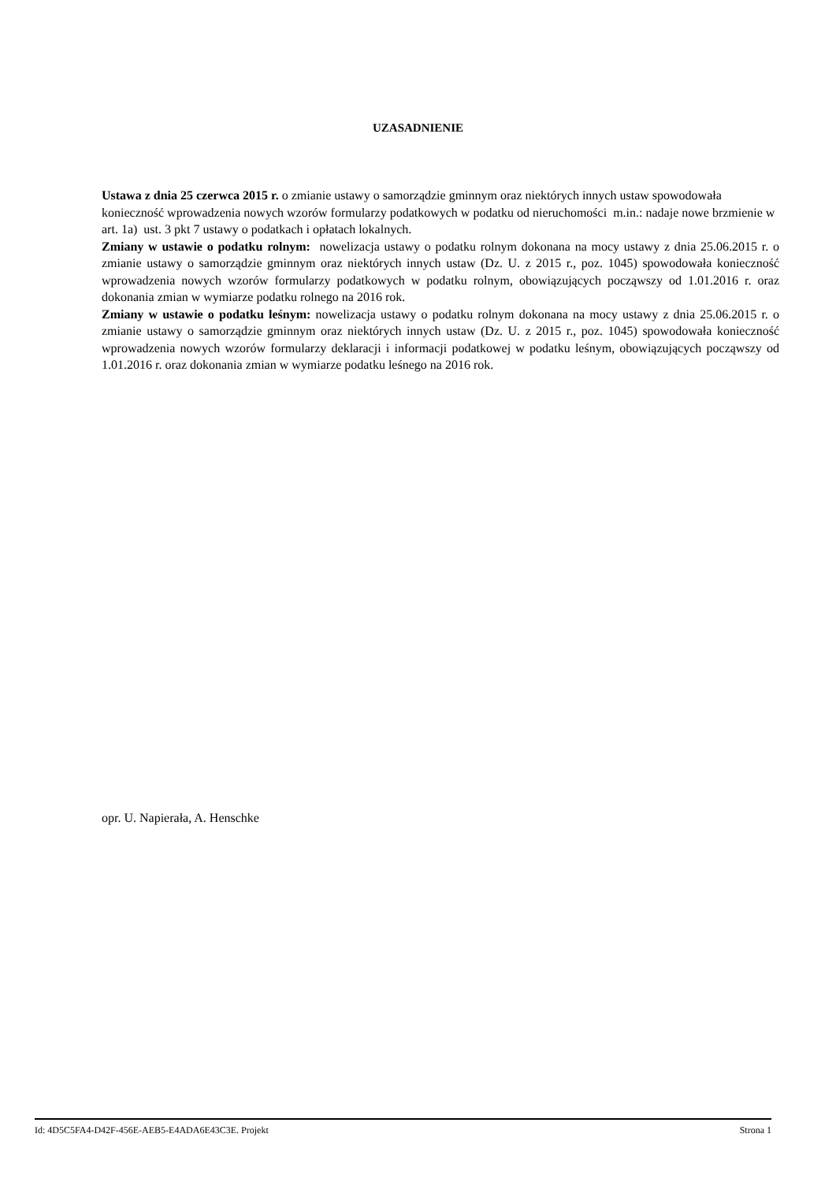UZASADNIENIE
Ustawa z dnia 25 czerwca 2015 r. o zmianie ustawy o samorządzie gminnym oraz niektórych innych ustaw spowodowała konieczność wprowadzenia nowych wzorów formularzy podatkowych w podatku od nieruchomości m.in.: nadaje nowe brzmienie w art. 1a) ust. 3 pkt 7 ustawy o podatkach i opłatach lokalnych.
Zmiany w ustawie o podatku rolnym: nowelizacja ustawy o podatku rolnym dokonana na mocy ustawy z dnia 25.06.2015 r. o zmianie ustawy o samorządzie gminnym oraz niektórych innych ustaw (Dz. U. z 2015 r., poz. 1045) spowodowała konieczność wprowadzenia nowych wzorów formularzy podatkowych w podatku rolnym, obowiązujących począwszy od 1.01.2016 r. oraz dokonania zmian w wymiarze podatku rolnego na 2016 rok.
Zmiany w ustawie o podatku leśnym: nowelizacja ustawy o podatku rolnym dokonana na mocy ustawy z dnia 25.06.2015 r. o zmianie ustawy o samorządzie gminnym oraz niektórych innych ustaw (Dz. U. z 2015 r., poz. 1045) spowodowała konieczność wprowadzenia nowych wzorów formularzy deklaracji i informacji podatkowej w podatku leśnym, obowiązujących począwszy od 1.01.2016 r. oraz dokonania zmian w wymiarze podatku leśnego na 2016 rok.
opr. U. Napierała, A. Henschke
Id: 4D5C5FA4-D42F-456E-AEB5-E4ADA6E43C3E. Projekt Strona 1